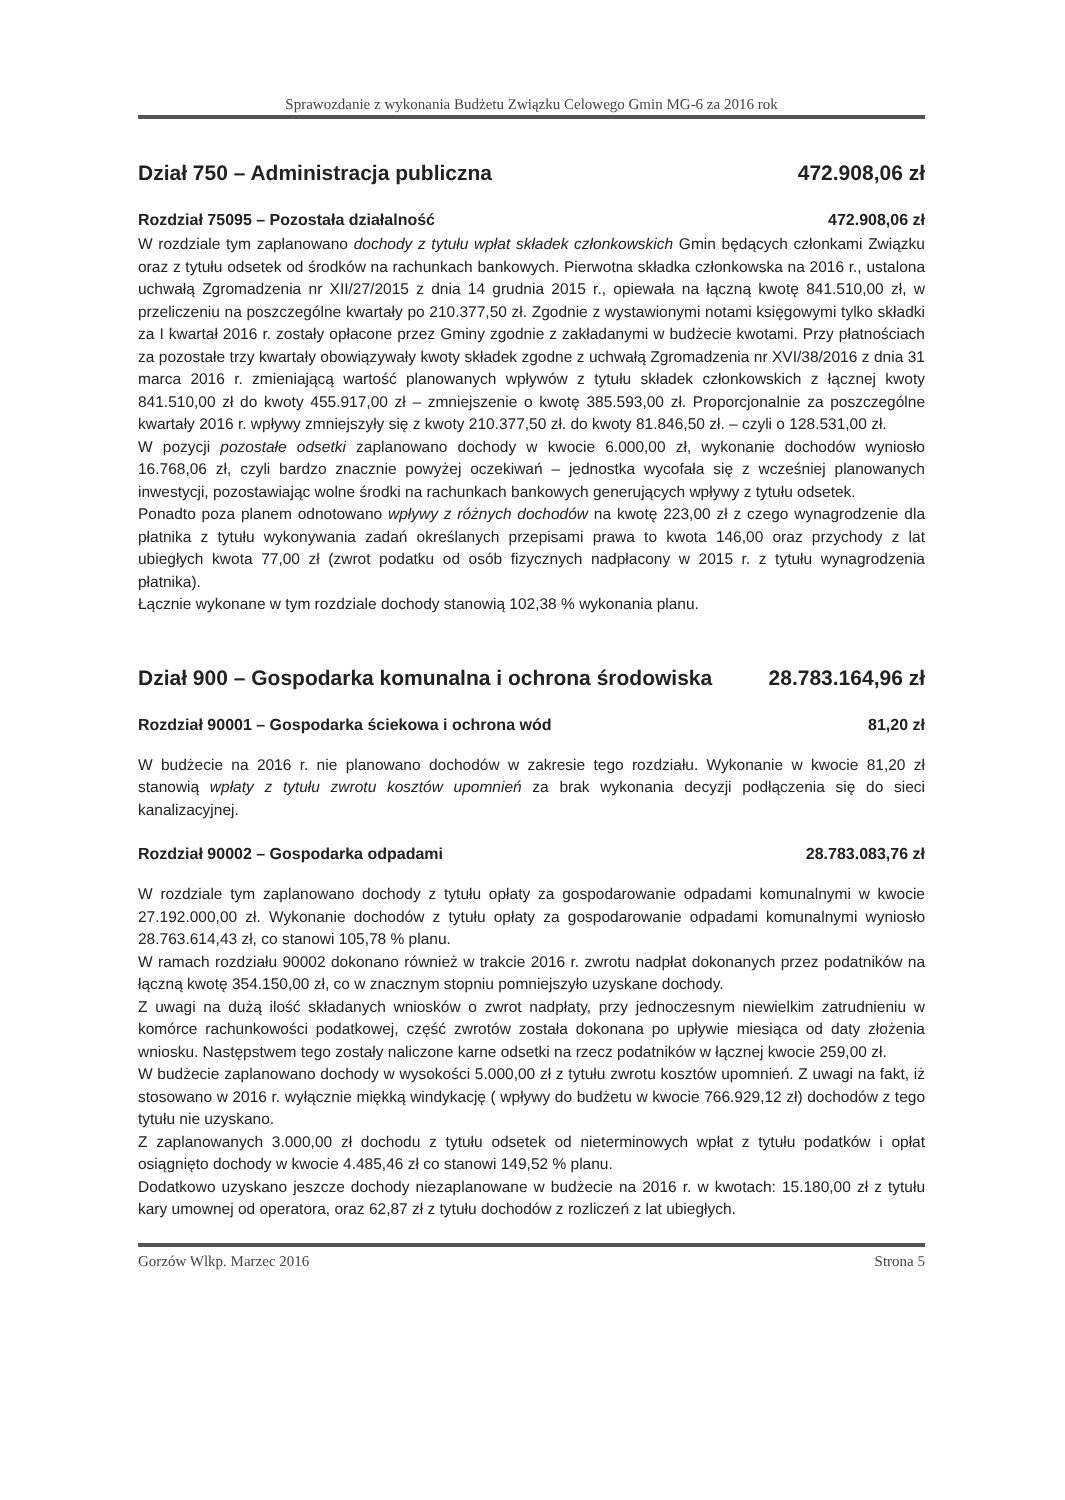Sprawozdanie z wykonania Budżetu Związku Celowego Gmin MG-6 za 2016 rok
Dział 750 – Administracja publiczna 472.908,06 zł
Rozdział 75095 – Pozostała działalność 472.908,06 zł
W rozdziale tym zaplanowano dochody z tytułu wpłat składek członkowskich Gmin będących członkami Związku oraz z tytułu odsetek od środków na rachunkach bankowych. Pierwotna składka członkowska na 2016 r., ustalona uchwałą Zgromadzenia nr XII/27/2015 z dnia 14 grudnia 2015 r., opiewała na łączną kwotę 841.510,00 zł, w przeliczeniu na poszczególne kwartały po 210.377,50 zł. Zgodnie z wystawionymi notami księgowymi tylko składki za I kwartał 2016 r. zostały opłacone przez Gminy zgodnie z zakładanymi w budżecie kwotami. Przy płatnościach za pozostałe trzy kwartały obowiązywały kwoty składek zgodne z uchwałą Zgromadzenia nr XVI/38/2016 z dnia 31 marca 2016 r. zmieniającą wartość planowanych wpływów z tytułu składek członkowskich z łącznej kwoty 841.510,00 zł do kwoty 455.917,00 zł – zmniejszenie o kwotę 385.593,00 zł. Proporcjonalnie za poszczególne kwartały 2016 r. wpływy zmniejszyły się z kwoty 210.377,50 zł. do kwoty 81.846,50 zł. – czyli o 128.531,00 zł.
W pozycji pozostałe odsetki zaplanowano dochody w kwocie 6.000,00 zł, wykonanie dochodów wyniosło 16.768,06 zł, czyli bardzo znacznie powyżej oczekiwań – jednostka wycofała się z wcześniej planowanych inwestycji, pozostawiając wolne środki na rachunkach bankowych generujących wpływy z tytułu odsetek.
Ponadto poza planem odnotowano wpływy z różnych dochodów na kwotę 223,00 zł z czego wynagrodzenie dla płatnika z tytułu wykonywania zadań określanych przepisami prawa to kwota 146,00 oraz przychody z lat ubiegłych kwota 77,00 zł (zwrot podatku od osób fizycznych nadpłacony w 2015 r. z tytułu wynagrodzenia płatnika).
Łącznie wykonane w tym rozdziale dochody stanowią 102,38 % wykonania planu.
Dział 900 – Gospodarka komunalna i ochrona środowiska 28.783.164,96 zł
Rozdział 90001 – Gospodarka ściekowa i ochrona wód 81,20 zł
W budżecie na 2016 r. nie planowano dochodów w zakresie tego rozdziału. Wykonanie w kwocie 81,20 zł stanowią wpłaty z tytułu zwrotu kosztów upomnień za brak wykonania decyzji podłączenia się do sieci kanalizacyjnej.
Rozdział 90002 – Gospodarka odpadami 28.783.083,76 zł
W rozdziale tym zaplanowano dochody z tytułu opłaty za gospodarowanie odpadami komunalnymi w kwocie 27.192.000,00 zł. Wykonanie dochodów z tytułu opłaty za gospodarowanie odpadami komunalnymi wyniosło 28.763.614,43 zł, co stanowi 105,78 % planu.
W ramach rozdziału 90002 dokonano również w trakcie 2016 r. zwrotu nadpłat dokonanych przez podatników na łączną kwotę 354.150,00 zł, co w znacznym stopniu pomniejszyło uzyskane dochody.
Z uwagi na dużą ilość składanych wniosków o zwrot nadpłaty, przy jednoczesnym niewielkim zatrudnieniu w komórce rachunkowości podatkowej, część zwrotów została dokonana po upływie miesiąca od daty złożenia wniosku. Następstwem tego zostały naliczone karne odsetki na rzecz podatników w łącznej kwocie 259,00 zł.
W budżecie zaplanowano dochody w wysokości 5.000,00 zł z tytułu zwrotu kosztów upomnień. Z uwagi na fakt, iż stosowano w 2016 r. wyłącznie miękką windykację ( wpływy do budżetu w kwocie 766.929,12 zł) dochodów z tego tytułu nie uzyskano.
Z zaplanowanych 3.000,00 zł dochodu z tytułu odsetek od nieterminowych wpłat z tytułu podatków i opłat osiągnięto dochody w kwocie 4.485,46 zł co stanowi 149,52 % planu.
Dodatkowo uzyskano jeszcze dochody niezaplanowane w budżecie na 2016 r. w kwotach: 15.180,00 zł z tytułu kary umownej od operatora, oraz 62,87 zł z tytułu dochodów z rozliczeń z lat ubiegłych.
Gorzów Wlkp. Marzec 2016 Strona 5